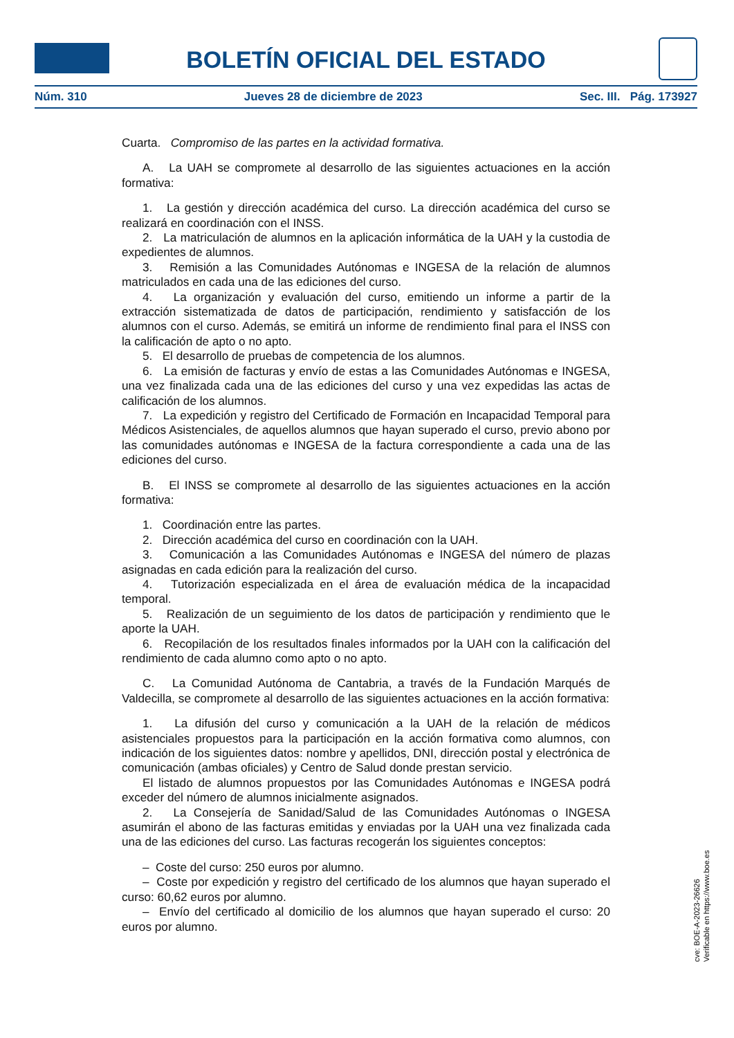BOLETÍN OFICIAL DEL ESTADO
Núm. 310 Jueves 28 de diciembre de 2023 Sec. III. Pág. 173927
Cuarta. Compromiso de las partes en la actividad formativa.
A. La UAH se compromete al desarrollo de las siguientes actuaciones en la acción formativa:
1. La gestión y dirección académica del curso. La dirección académica del curso se realizará en coordinación con el INSS.
2. La matriculación de alumnos en la aplicación informática de la UAH y la custodia de expedientes de alumnos.
3. Remisión a las Comunidades Autónomas e INGESA de la relación de alumnos matriculados en cada una de las ediciones del curso.
4. La organización y evaluación del curso, emitiendo un informe a partir de la extracción sistematizada de datos de participación, rendimiento y satisfacción de los alumnos con el curso. Además, se emitirá un informe de rendimiento final para el INSS con la calificación de apto o no apto.
5. El desarrollo de pruebas de competencia de los alumnos.
6. La emisión de facturas y envío de estas a las Comunidades Autónomas e INGESA, una vez finalizada cada una de las ediciones del curso y una vez expedidas las actas de calificación de los alumnos.
7. La expedición y registro del Certificado de Formación en Incapacidad Temporal para Médicos Asistenciales, de aquellos alumnos que hayan superado el curso, previo abono por las comunidades autónomas e INGESA de la factura correspondiente a cada una de las ediciones del curso.
B. El INSS se compromete al desarrollo de las siguientes actuaciones en la acción formativa:
1. Coordinación entre las partes.
2. Dirección académica del curso en coordinación con la UAH.
3. Comunicación a las Comunidades Autónomas e INGESA del número de plazas asignadas en cada edición para la realización del curso.
4. Tutorización especializada en el área de evaluación médica de la incapacidad temporal.
5. Realización de un seguimiento de los datos de participación y rendimiento que le aporte la UAH.
6. Recopilación de los resultados finales informados por la UAH con la calificación del rendimiento de cada alumno como apto o no apto.
C. La Comunidad Autónoma de Cantabria, a través de la Fundación Marqués de Valdecilla, se compromete al desarrollo de las siguientes actuaciones en la acción formativa:
1. La difusión del curso y comunicación a la UAH de la relación de médicos asistenciales propuestos para la participación en la acción formativa como alumnos, con indicación de los siguientes datos: nombre y apellidos, DNI, dirección postal y electrónica de comunicación (ambas oficiales) y Centro de Salud donde prestan servicio.
El listado de alumnos propuestos por las Comunidades Autónomas e INGESA podrá exceder del número de alumnos inicialmente asignados.
2. La Consejería de Sanidad/Salud de las Comunidades Autónomas o INGESA asumirán el abono de las facturas emitidas y enviadas por la UAH una vez finalizada cada una de las ediciones del curso. Las facturas recogerán los siguientes conceptos:
– Coste del curso: 250 euros por alumno.
– Coste por expedición y registro del certificado de los alumnos que hayan superado el curso: 60,62 euros por alumno.
– Envío del certificado al domicilio de los alumnos que hayan superado el curso: 20 euros por alumno.
cve: BOE-A-2023-26626
Verificable en https://www.boe.es